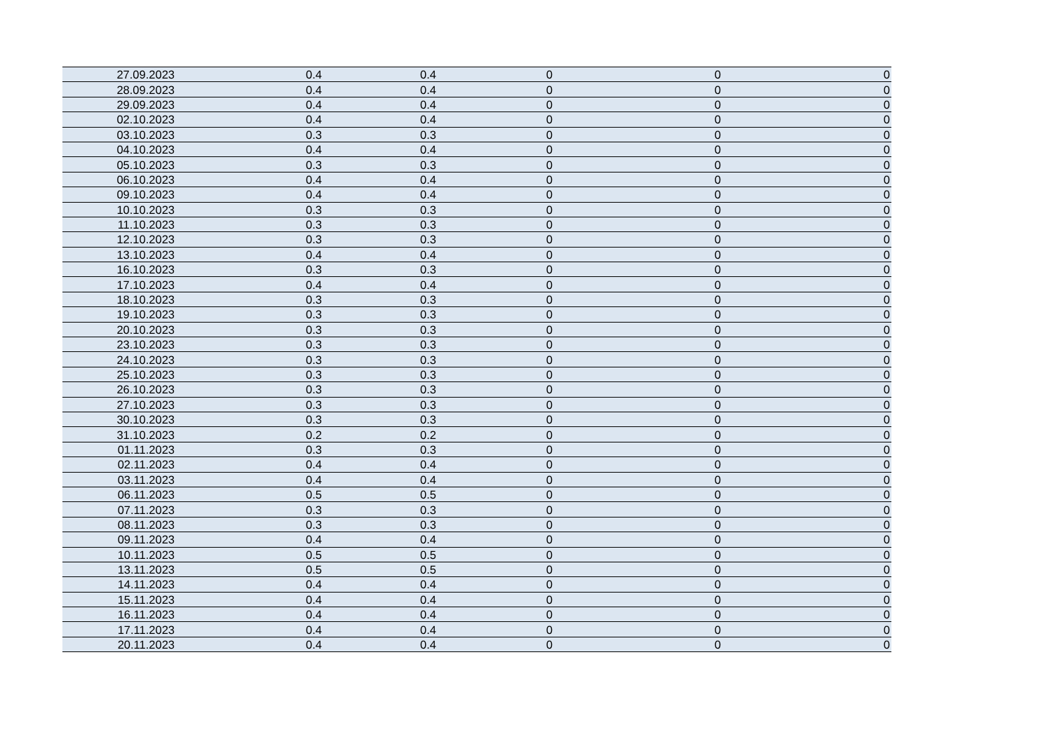| 27.09.2023 | 0.4 | 0.4 | 0 | 0 | 0 |
| 28.09.2023 | 0.4 | 0.4 | 0 | 0 | 0 |
| 29.09.2023 | 0.4 | 0.4 | 0 | 0 | 0 |
| 02.10.2023 | 0.4 | 0.4 | 0 | 0 | 0 |
| 03.10.2023 | 0.3 | 0.3 | 0 | 0 | 0 |
| 04.10.2023 | 0.4 | 0.4 | 0 | 0 | 0 |
| 05.10.2023 | 0.3 | 0.3 | 0 | 0 | 0 |
| 06.10.2023 | 0.4 | 0.4 | 0 | 0 | 0 |
| 09.10.2023 | 0.4 | 0.4 | 0 | 0 | 0 |
| 10.10.2023 | 0.3 | 0.3 | 0 | 0 | 0 |
| 11.10.2023 | 0.3 | 0.3 | 0 | 0 | 0 |
| 12.10.2023 | 0.3 | 0.3 | 0 | 0 | 0 |
| 13.10.2023 | 0.4 | 0.4 | 0 | 0 | 0 |
| 16.10.2023 | 0.3 | 0.3 | 0 | 0 | 0 |
| 17.10.2023 | 0.4 | 0.4 | 0 | 0 | 0 |
| 18.10.2023 | 0.3 | 0.3 | 0 | 0 | 0 |
| 19.10.2023 | 0.3 | 0.3 | 0 | 0 | 0 |
| 20.10.2023 | 0.3 | 0.3 | 0 | 0 | 0 |
| 23.10.2023 | 0.3 | 0.3 | 0 | 0 | 0 |
| 24.10.2023 | 0.3 | 0.3 | 0 | 0 | 0 |
| 25.10.2023 | 0.3 | 0.3 | 0 | 0 | 0 |
| 26.10.2023 | 0.3 | 0.3 | 0 | 0 | 0 |
| 27.10.2023 | 0.3 | 0.3 | 0 | 0 | 0 |
| 30.10.2023 | 0.3 | 0.3 | 0 | 0 | 0 |
| 31.10.2023 | 0.2 | 0.2 | 0 | 0 | 0 |
| 01.11.2023 | 0.3 | 0.3 | 0 | 0 | 0 |
| 02.11.2023 | 0.4 | 0.4 | 0 | 0 | 0 |
| 03.11.2023 | 0.4 | 0.4 | 0 | 0 | 0 |
| 06.11.2023 | 0.5 | 0.5 | 0 | 0 | 0 |
| 07.11.2023 | 0.3 | 0.3 | 0 | 0 | 0 |
| 08.11.2023 | 0.3 | 0.3 | 0 | 0 | 0 |
| 09.11.2023 | 0.4 | 0.4 | 0 | 0 | 0 |
| 10.11.2023 | 0.5 | 0.5 | 0 | 0 | 0 |
| 13.11.2023 | 0.5 | 0.5 | 0 | 0 | 0 |
| 14.11.2023 | 0.4 | 0.4 | 0 | 0 | 0 |
| 15.11.2023 | 0.4 | 0.4 | 0 | 0 | 0 |
| 16.11.2023 | 0.4 | 0.4 | 0 | 0 | 0 |
| 17.11.2023 | 0.4 | 0.4 | 0 | 0 | 0 |
| 20.11.2023 | 0.4 | 0.4 | 0 | 0 | 0 |